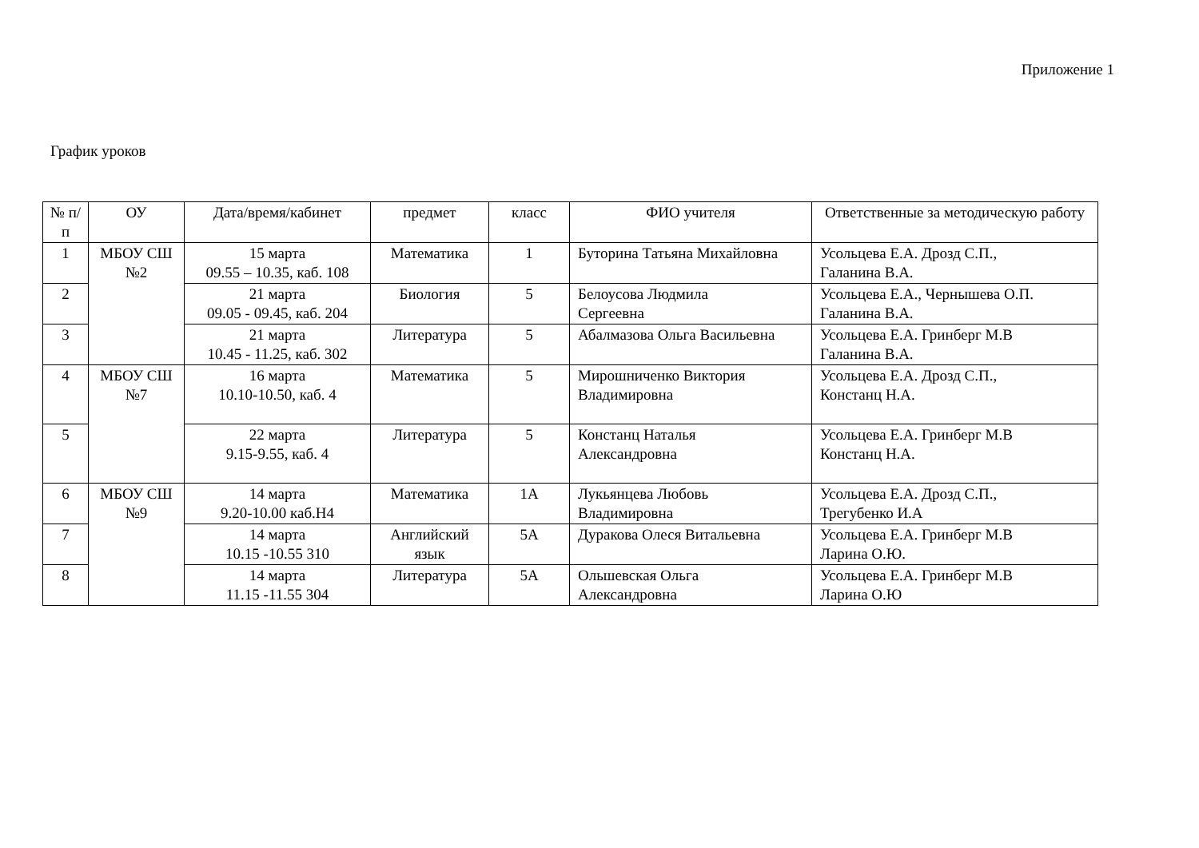Приложение 1
График уроков
| № п/п | ОУ | Дата/время/кабинет | предмет | класс | ФИО учителя | Ответственные за методическую работу |
| --- | --- | --- | --- | --- | --- | --- |
| 1 | МБОУ СШ №2 | 15 марта 09.55 – 10.35, каб. 108 | Математика | 1 | Буторина Татьяна Михайловна | Усольцева Е.А. Дрозд С.П., Галанина В.А. |
| 2 | | 21 марта 09.05 - 09.45, каб. 204 | Биология | 5 | Белоусова Людмила Сергеевна | Усольцева Е.А., Чернышева О.П. Галанина В.А. |
| 3 | | 21 марта 10.45 - 11.25, каб. 302 | Литература | 5 | Абалмазова Ольга Васильевна | Усольцева Е.А. Гринберг М.В Галанина В.А. |
| 4 | МБОУ СШ №7 | 16 марта 10.10-10.50, каб. 4 | Математика | 5 | Мирошниченко Виктория Владимировна | Усольцева Е.А. Дрозд С.П., Констанц Н.А. |
| 5 | | 22 марта 9.15-9.55, каб. 4 | Литература | 5 | Констанц Наталья Александровна | Усольцева Е.А. Гринберг М.В Констанц Н.А. |
| 6 | МБОУ СШ №9 | 14 марта 9.20-10.00 каб.Н4 | Математика | 1А | Лукьянцева Любовь Владимировна | Усольцева Е.А. Дрозд С.П., Трегубенко И.А |
| 7 | | 14 марта 10.15 -10.55 310 | Английский язык | 5А | Дуракова Олеся Витальевна | Усольцева Е.А. Гринберг М.В Ларина О.Ю. |
| 8 | | 14 марта 11.15 -11.55 304 | Литература | 5А | Ольшевская Ольга Александровна | Усольцева Е.А. Гринберг М.В Ларина О.Ю |